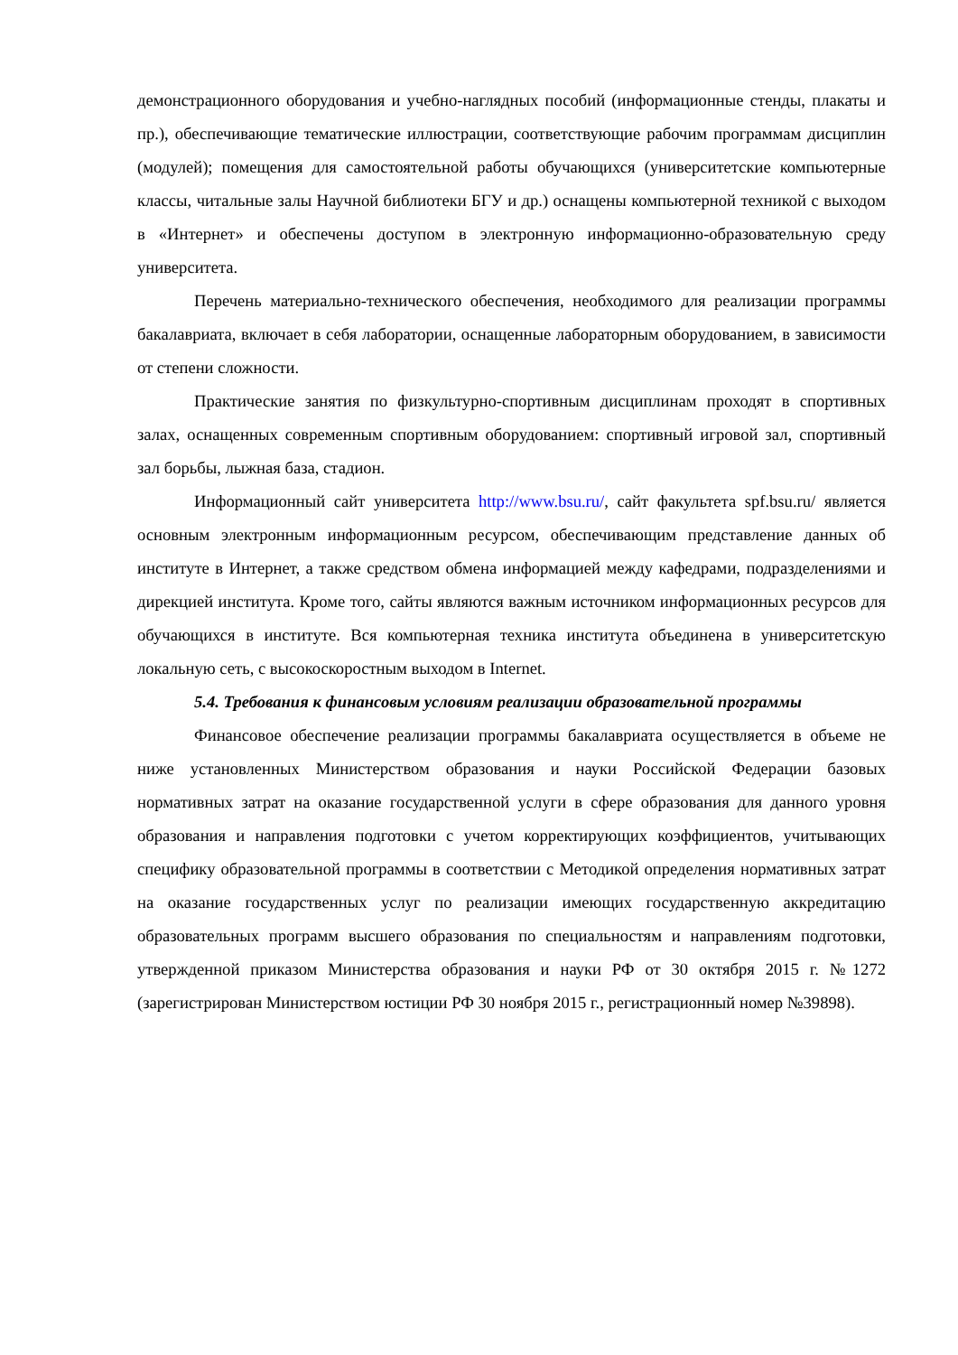демонстрационного оборудования и учебно-наглядных пособий (информационные стенды, плакаты и пр.), обеспечивающие тематические иллюстрации, соответствующие рабочим программам дисциплин (модулей); помещения для самостоятельной работы обучающихся (университетские компьютерные классы, читальные залы Научной библиотеки БГУ и др.) оснащены компьютерной техникой с выходом в «Интернет» и обеспечены доступом в электронную информационно-образовательную среду университета.
Перечень материально-технического обеспечения, необходимого для реализации программы бакалавриата, включает в себя лаборатории, оснащенные лабораторным оборудованием, в зависимости от степени сложности.
Практические занятия по физкультурно-спортивным дисциплинам проходят в спортивных залах, оснащенных современным спортивным оборудованием: спортивный игровой зал, спортивный зал борьбы, лыжная база, стадион.
Информационный сайт университета http://www.bsu.ru/, сайт факультета spf.bsu.ru/ является основным электронным информационным ресурсом, обеспечивающим представление данных об институте в Интернет, а также средством обмена информацией между кафедрами, подразделениями и дирекцией института. Кроме того, сайты являются важным источником информационных ресурсов для обучающихся в институте. Вся компьютерная техника института объединена в университетскую локальную сеть, с высокоскоростным выходом в Internet.
5.4. Требования к финансовым условиям реализации образовательной программы
Финансовое обеспечение реализации программы бакалавриата осуществляется в объеме не ниже установленных Министерством образования и науки Российской Федерации базовых нормативных затрат на оказание государственной услуги в сфере образования для данного уровня образования и направления подготовки с учетом корректирующих коэффициентов, учитывающих специфику образовательной программы в соответствии с Методикой определения нормативных затрат на оказание государственных услуг по реализации имеющих государственную аккредитацию образовательных программ высшего образования по специальностям и направлениям подготовки, утвержденной приказом Министерства образования и науки РФ от 30 октября 2015 г. №1272 (зарегистрирован Министерством юстиции РФ 30 ноября 2015 г., регистрационный номер №39898).